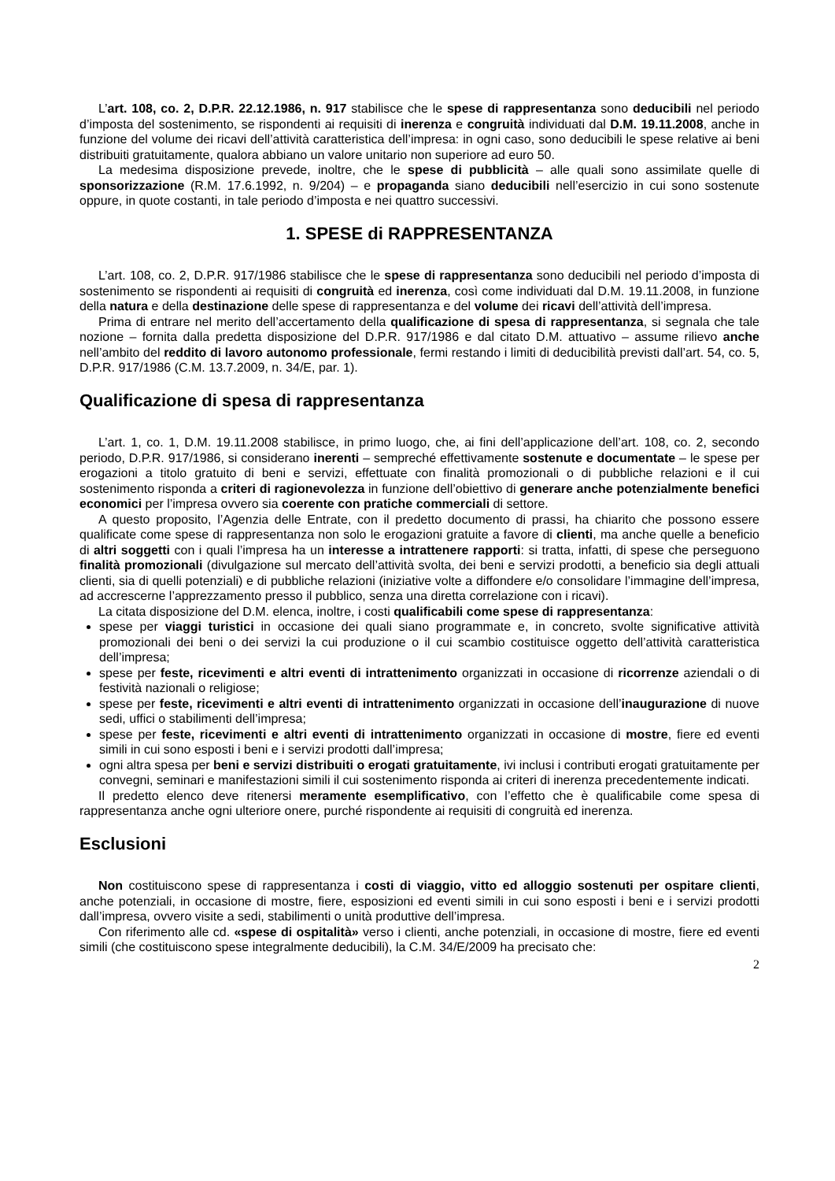L’art. 108, co. 2, D.P.R. 22.12.1986, n. 917 stabilisce che le spese di rappresentanza sono deducibili nel periodo d’imposta del sostenimento, se rispondenti ai requisiti di inerenza e congruità individuati dal D.M. 19.11.2008, anche in funzione del volume dei ricavi dell’attività caratteristica dell’impresa: in ogni caso, sono deducibili le spese relative ai beni distribuiti gratuitamente, qualora abbiano un valore unitario non superiore ad euro 50.
La medesima disposizione prevede, inoltre, che le spese di pubblicità – alle quali sono assimilate quelle di sponsorizzazione (R.M. 17.6.1992, n. 9/204) – e propaganda siano deducibili nell’esercizio in cui sono sostenute oppure, in quote costanti, in tale periodo d’imposta e nei quattro successivi.
1. SPESE di RAPPRESENTANZA
L’art. 108, co. 2, D.P.R. 917/1986 stabilisce che le spese di rappresentanza sono deducibili nel periodo d’imposta di sostenimento se rispondenti ai requisiti di congruità ed inerenza, così come individuati dal D.M. 19.11.2008, in funzione della natura e della destinazione delle spese di rappresentanza e del volume dei ricavi dell’attività dell’impresa.
Prima di entrare nel merito dell’accertamento della qualificazione di spesa di rappresentanza, si segnala che tale nozione – fornita dalla predetta disposizione del D.P.R. 917/1986 e dal citato D.M. attuativo – assume rilievo anche nell’ambito del reddito di lavoro autonomo professionale, fermi restando i limiti di deducibilità previsti dall’art. 54, co. 5, D.P.R. 917/1986 (C.M. 13.7.2009, n. 34/E, par. 1).
Qualificazione di spesa di rappresentanza
L’art. 1, co. 1, D.M. 19.11.2008 stabilisce, in primo luogo, che, ai fini dell’applicazione dell’art. 108, co. 2, secondo periodo, D.P.R. 917/1986, si considerano inerenti – sempreché effettivamente sostenute e documentate – le spese per erogazioni a titolo gratuito di beni e servizi, effettuate con finalità promozionali o di pubbliche relazioni e il cui sostenimento risponda a criteri di ragionevolezza in funzione dell’obiettivo di generare anche potenzialmente benefici economici per l’impresa ovvero sia coerente con pratiche commerciali di settore.
A questo proposito, l’Agenzia delle Entrate, con il predetto documento di prassi, ha chiarito che possono essere qualificate come spese di rappresentanza non solo le erogazioni gratuite a favore di clienti, ma anche quelle a beneficio di altri soggetti con i quali l’impresa ha un interesse a intrattenere rapporti: si tratta, infatti, di spese che perseguono finalità promozionali (divulgazione sul mercato dell’attività svolta, dei beni e servizi prodotti, a beneficio sia degli attuali clienti, sia di quelli potenziali) e di pubbliche relazioni (iniziative volte a diffondere e/o consolidare l’immagine dell’impresa, ad accrescerne l’apprezzamento presso il pubblico, senza una diretta correlazione con i ricavi).
La citata disposizione del D.M. elenca, inoltre, i costi qualificabili come spese di rappresentanza:
spese per viaggi turistici in occasione dei quali siano programmate e, in concreto, svolte significative attività promozionali dei beni o dei servizi la cui produzione o il cui scambio costituisce oggetto dell’attività caratteristica dell’impresa;
spese per feste, ricevimenti e altri eventi di intrattenimento organizzati in occasione di ricorrenze aziendali o di festività nazionali o religiose;
spese per feste, ricevimenti e altri eventi di intrattenimento organizzati in occasione dell’inaugurazione di nuove sedi, uffici o stabilimenti dell’impresa;
spese per feste, ricevimenti e altri eventi di intrattenimento organizzati in occasione di mostre, fiere ed eventi simili in cui sono esposti i beni e i servizi prodotti dall’impresa;
ogni altra spesa per beni e servizi distribuiti o erogati gratuitamente, ivi inclusi i contributi erogati gratuitamente per convegni, seminari e manifestazioni simili il cui sostenimento risponda ai criteri di inerenza precedentemente indicati.
Il predetto elenco deve ritenersi meramente esemplificativo, con l’effetto che è qualificabile come spesa di rappresentanza anche ogni ulteriore onere, purché rispondente ai requisiti di congruità ed inerenza.
Esclusioni
Non costituiscono spese di rappresentanza i costi di viaggio, vitto ed alloggio sostenuti per ospitare clienti, anche potenziali, in occasione di mostre, fiere, esposizioni ed eventi simili in cui sono esposti i beni e i servizi prodotti dall’impresa, ovvero visite a sedi, stabilimenti o unità produttive dell’impresa.
Con riferimento alle cd. «spese di ospitalità» verso i clienti, anche potenziali, in occasione di mostre, fiere ed eventi simili (che costituiscono spese integralmente deducibili), la C.M. 34/E/2009 ha precisato che:
2